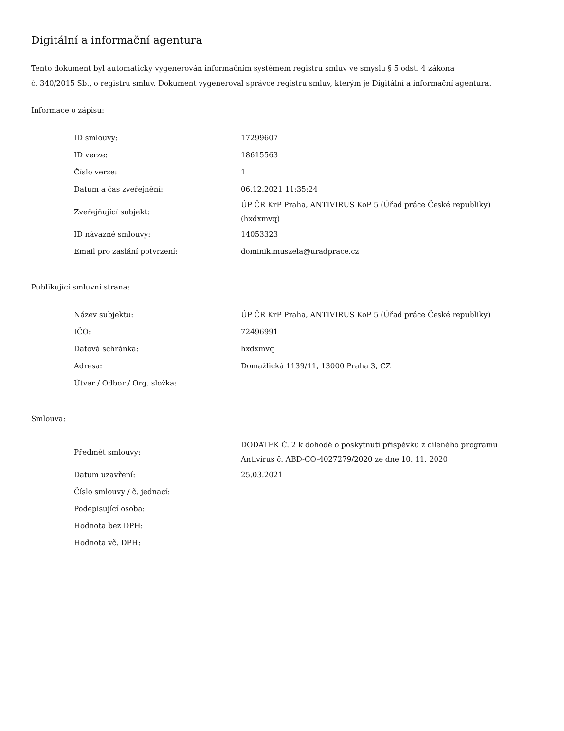Digitální a informační agentura
Tento dokument byl automaticky vygenerován informačním systémem registru smluv ve smyslu § 5 odst. 4 zákona
č. 340/2015 Sb., o registru smluv. Dokument vygeneroval správce registru smluv, kterým je Digitální a informační agentura.
Informace o zápisu:
| ID smlouvy: | 17299607 |
| ID verze: | 18615563 |
| Číslo verze: | 1 |
| Datum a čas zveřejnění: | 06.12.2021 11:35:24 |
| Zveřejňující subjekt: | ÚP ČR KrP Praha, ANTIVIRUS KoP 5 (Úřad práce České republiky) (hxdxmvq) |
| ID návazné smlouvy: | 14053323 |
| Email pro zaslání potvrzení: | dominik.muszela@uradprace.cz |
Publikující smluvní strana:
| Název subjektu: | ÚP ČR KrP Praha, ANTIVIRUS KoP 5 (Úřad práce České republiky) |
| IČO: | 72496991 |
| Datová schránka: | hxdxmvq |
| Adresa: | Domažlická 1139/11, 13000 Praha 3, CZ |
| Útvar / Odbor / Org. složka: | |
Smlouva:
| Předmět smlouvy: | DODATEK Č. 2 k dohodě o poskytnutí příspěvku z cíleného programu Antivirus č. ABD-CO-4027279/2020 ze dne 10. 11. 2020 |
| Datum uzavření: | 25.03.2021 |
| Číslo smlouvy / č. jednací: | |
| Podepisující osoba: | |
| Hodnota bez DPH: | |
| Hodnota vč. DPH: | |